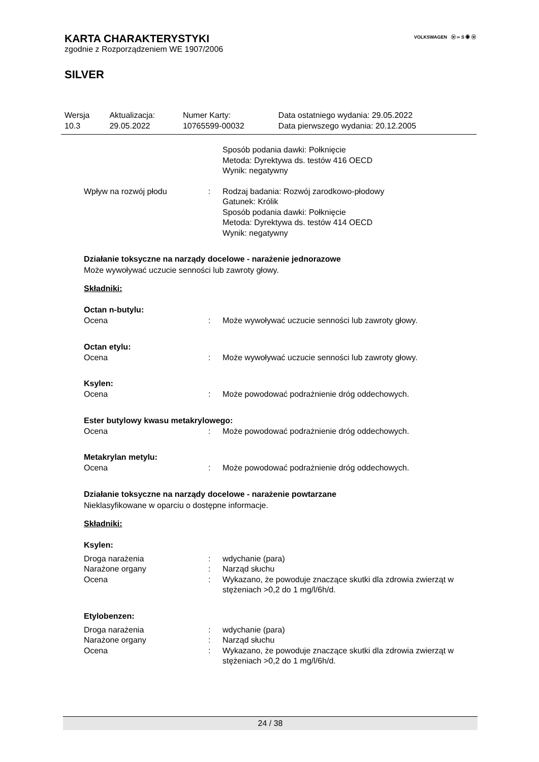KARTA CHARAKTERYSTYKI
VOLKSWAGEN ⓦ ∞ S ◉ ⓦ
zgodnie z Rozporządzeniem WE 1907/2006
SILVER
| Wersja 10.3 | Aktualizacja: 29.05.2022 | Numer Karty: 10765599-00032 | Data ostatniego wydania: 29.05.2022 Data pierwszego wydania: 20.12.2005 |
| | | Sposób podania dawki: Połknięcie Metoda: Dyrektywa ds. testów 416 OECD Wynik: negatywny |
| Wpływ na rozwój płodu | : | Rodzaj badania: Rozwój zarodkowo-płodowy Gatunek: Królik Sposób podania dawki: Połknięcie Metoda: Dyrektywa ds. testów 414 OECD Wynik: negatywny |
Działanie toksyczne na narządy docelowe - narażenie jednorazowe
Może wywoływać uczucie senności lub zawroty głowy.
Składniki:
Octan n-butylu:
| Ocena | : | Może wywoływać uczucie senności lub zawroty głowy. |
Octan etylu:
| Ocena | : | Może wywoływać uczucie senności lub zawroty głowy. |
Ksylen:
| Ocena | : | Może powodować podrażnienie dróg oddechowych. |
Ester butylowy kwasu metakrylowego:
| Ocena | : | Może powodować podrażnienie dróg oddechowych. |
Metakrylan metylu:
| Ocena | : | Może powodować podrażnienie dróg oddechowych. |
Działanie toksyczne na narządy docelowe - narażenie powtarzane
Nieklasyfikowane w oparciu o dostępne informacje.
Składniki:
Ksylen:
| Droga narażenia | : | wdychanie (para) |
| Narażone organy | : | Narząd słuchu |
| Ocena | : | Wykazano, że powoduje znaczące skutki dla zdrowia zwierząt w stężeniach >0,2 do 1 mg/l/6h/d. |
Etylobenzen:
| Droga narażenia | : | wdychanie (para) |
| Narażone organy | : | Narząd słuchu |
| Ocena | : | Wykazano, że powoduje znaczące skutki dla zdrowia zwierząt w stężeniach >0,2 do 1 mg/l/6h/d. |
24 / 38